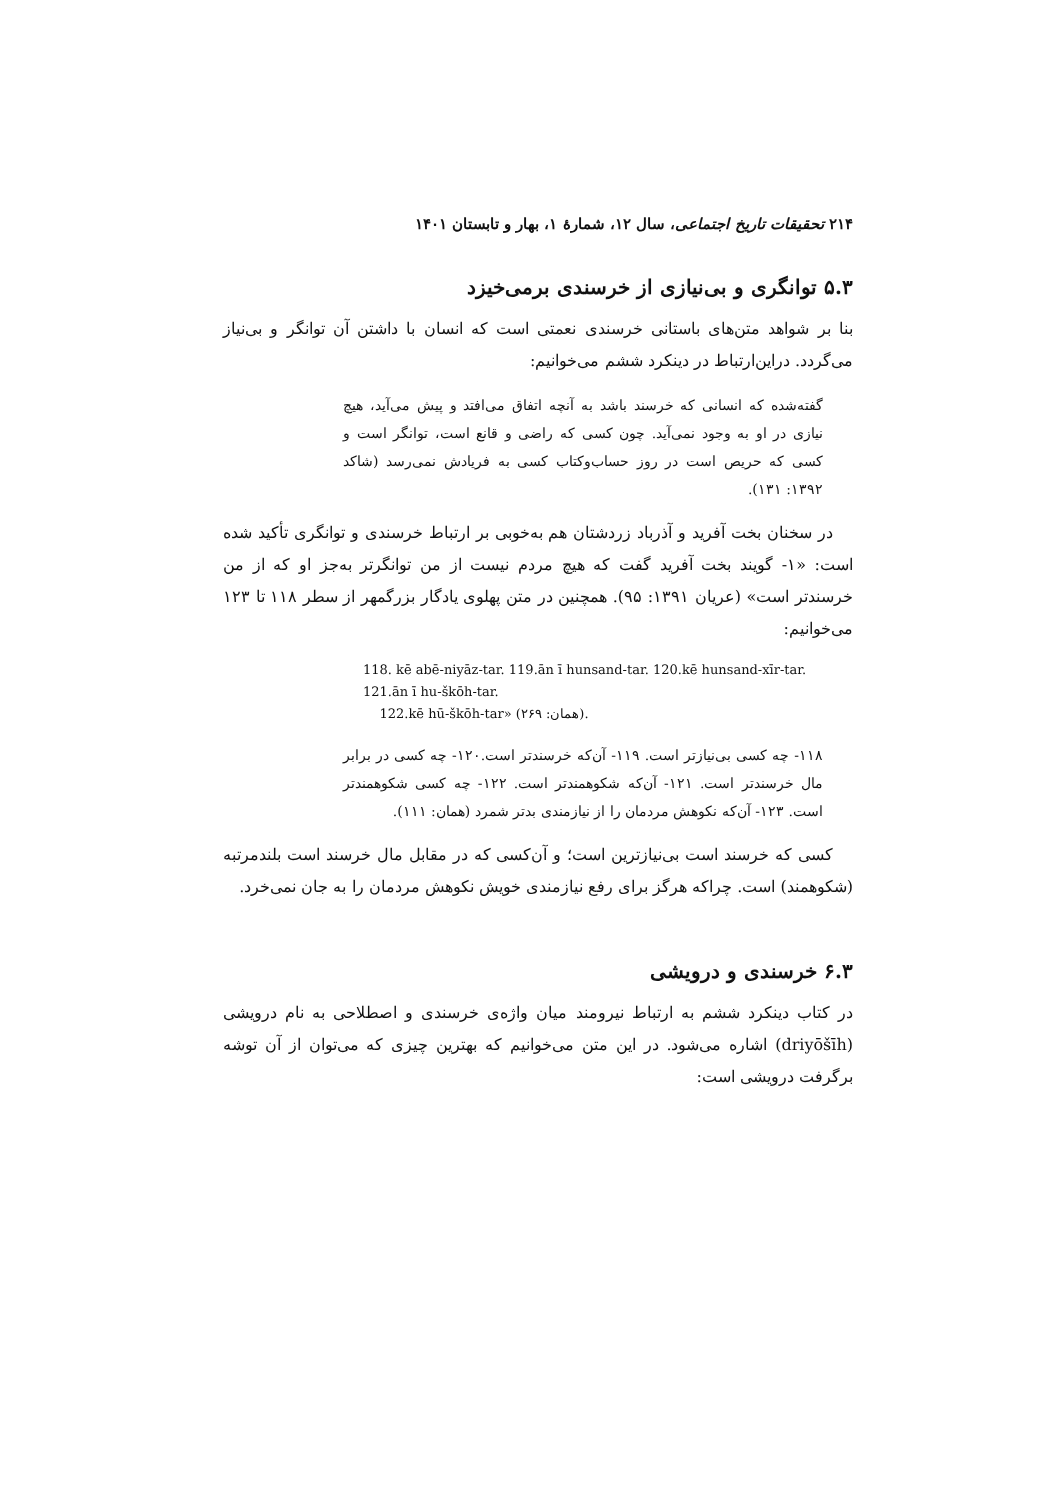۲۱۴ تحقیقات تاریخ اجتماعی، سال ۱۲، شمارهٔ ۱، بهار و تابستان ۱۴۰۱
۵.۳ توانگری و بی‌نیازی از خرسندی برمی‌خیزد
بنا بر شواهد متن‌های باستانی خرسندی نعمتی است که انسان با داشتن آن توانگر و بی‌نیاز می‌گردد. دراین‌ارتباط در دینکرد ششم می‌خوانیم:
گفته‌شده که انسانی که خرسند باشد به آنچه اتفاق می‌افتد و پیش می‌آید، هیچ نیازی در او به وجود نمی‌آید. چون کسی که راضی و قانع است، توانگر است و کسی که حریص است در روز حساب‌وکتاب کسی به فریادش نمی‌رسد (شاکد ۱۳۹۲: ۱۳۱).
در سخنان بخت آفرید و آذرباد زردشتان هم به‌خوبی بر ارتباط خرسندی و توانگری تأکید شده است: «۱- گویند بخت آفرید گفت که هیچ مردم نیست از من توانگرتر به‌جز او که از من خرسندتر است» (عریان ۱۳۹۱: ۹۵). همچنین در متن پهلوی یادگار بزرگمهر از سطر ۱۱۸ تا ۱۲۳ می‌خوانیم:
118. kē abē-niyāz-tar. 119.ān ī hunsand-tar. 120.kē hunsand-xīr-tar. 121.ān ī hu-škōh-tar.
122.kē hū-škōh-tar» (۲۶۹ :همان).
۱۱۸- چه کسی بی‌نیازتر است. ۱۱۹- آن‌که خرسندتر است.۱۲۰- چه کسی در برابر مال خرسندتر است. ۱۲۱- آن‌که شکوهمندتر است. ۱۲۲- چه کسی شکوهمندتر است. ۱۲۳- آن‌که نکوهش مردمان را از نیازمندی بدتر شمرد (همان: ۱۱۱).
کسی که خرسند است بی‌نیازترین است؛ و آن‌کسی که در مقابل مال خرسند است بلندمرتبه (شکوهمند) است. چراکه هرگز برای رفع نیازمندی خویش نکوهش مردمان را به جان نمی‌خرد.
۶.۳ خرسندی و درویشی
در کتاب دینکرد ششم به ارتباط نیرومند میان واژه‌ی خرسندی و اصطلاحی به نام درویشی (driyōšīh) اشاره می‌شود. در این متن می‌خوانیم که بهترین چیزی که می‌توان از آن توشه برگرفت درویشی است: